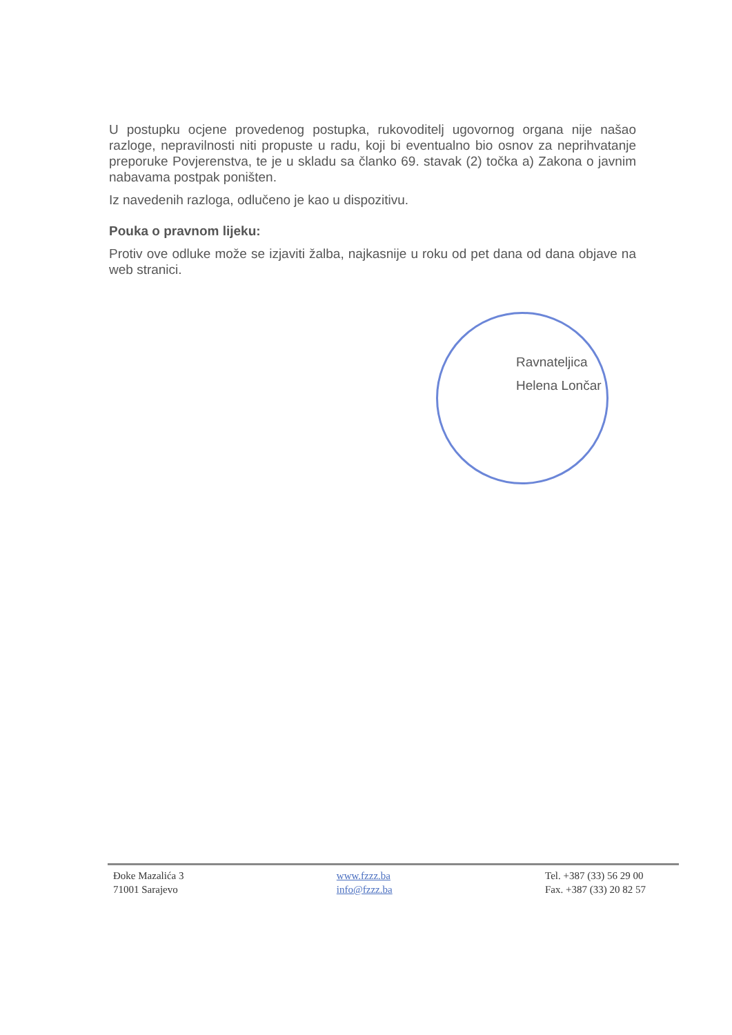U postupku ocjene provedenog postupka, rukovoditelj ugovornog organa nije našao razloge, nepravilnosti niti propuste u radu, koji bi eventualno bio osnov za neprihvatanje preporuke Povjerenstva, te je u skladu sa članko 69. stavak (2) točka a) Zakona o javnim nabavama postpak poništen.
Iz navedenih razloga, odlučeno je kao u dispozitivu.
Pouka o pravnom lijeku:
Protiv ove odluke može se izjaviti žalba, najkasnije u roku od pet dana od dana objave na web stranici.
Ravnateljica
Helena Lončar
Đoke Mazalića 3
71001 Sarajevo
www.fzzz.ba
info@fzzz.ba
Tel. +387 (33) 56 29 00
Fax. +387 (33) 20 82 57